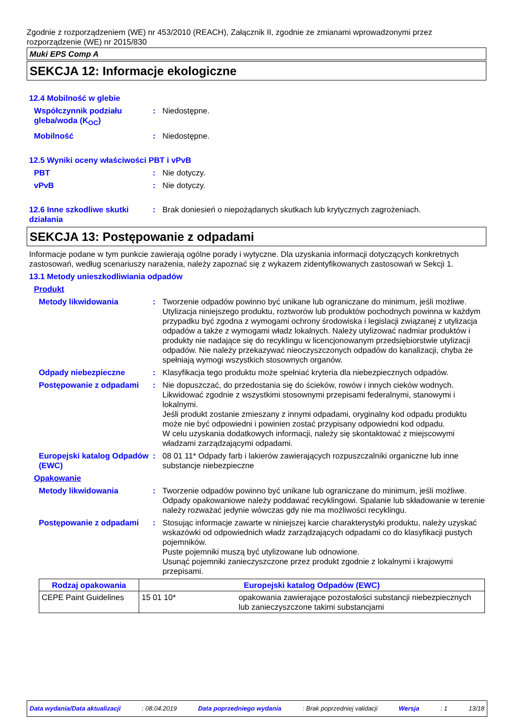Zgodnie z rozporządzeniem (WE) nr 453/2010 (REACH), Załącznik II, zgodnie ze zmianami wprowadzonymi przez rozporządzenie (WE) nr 2015/830
Muki EPS Comp A
SEKCJA 12: Informacje ekologiczne
12.4 Mobilność w glebie
Współczynnik podziału gleba/woda (K<sub>OC</sub>)
: Niedostępne.
Mobilność : Niedostępne.
12.5 Wyniki oceny właściwości PBT i vPvB
PBT : Nie dotyczy.
vPvB : Nie dotyczy.
12.6 Inne szkodliwe skutki działania
: Brak doniesień o niepożądanych skutkach lub krytycznych zagrożeniach.
SEKCJA 13: Postępowanie z odpadami
Informacje podane w tym punkcie zawierają ogólne porady i wytyczne. Dla uzyskania informacji dotyczących konkretnych zastosowań, według scenariuszy narażenia, należy zapoznać się z wykazem zidentyfikowanych zastosowań w Sekcji 1.
13.1 Metody unieszkodliwiania odpadów
Produkt
Metody likwidowania : Tworzenie odpadów powinno być unikane lub ograniczane do minimum, jeśli możliwe. Utylizacja niniejszego produktu, roztworów lub produktów pochodnych powinna w każdym przypadku być zgodna z wymogami ochrony środowiska i legislacji związanej z utylizacja odpadów a także z wymogami władz lokalnych. Należy utylizować nadmiar produktów i produkty nie nadające się do recyklingu w licencjonowanym przedsiębiorstwie utylizacji odpadów. Nie należy przekazywać nieoczyszczonych odpadów do kanalizacji, chyba że spełniają wymogi wszystkich stosownych organów.
Odpady niebezpieczne : Klasyfikacja tego produktu może spełniać kryteria dla niebezpiecznych odpadów.
Postępowanie z odpadami : Nie dopuszczać, do przedostania się do ścieków, rowów i innych cieków wodnych. Likwidować zgodnie z wszystkimi stosownymi przepisami federalnymi, stanowymi i lokalnymi.
Jeśli produkt zostanie zmieszany z innymi odpadami, oryginalny kod odpadu produktu może nie być odpowiedni i powinien zostać przypisany odpowiedni kod odpadu.
W celu uzyskania dodatkowych informacji, należy się skontaktować z miejscowymi władzami zarządzającymi odpadami.
Europejski katalog Odpadów (EWC)
: 08 01 11* Odpady farb i lakierów zawierających rozpuszczalniki organiczne lub inne substancje niebezpieczne
Opakowanie
Metody likwidowania : Tworzenie odpadów powinno być unikane lub ograniczane do minimum, jeśli możliwe. Odpady opakowaniowe należy poddawać recyklingowi. Spalanie lub składowanie w terenie należy rozważać jedynie wówczas gdy nie ma możliwości recyklingu.
Postępowanie z odpadami : Stosując informacje zawarte w niniejszej karcie charakterystyki produktu, należy uzyskać wskazówki od odpowiednich władz zarządzających odpadami co do klasyfikacji pustych pojemników.
Puste pojemniki muszą być utylizowane lub odnowione.
Usunąć pojemniki zanieczyszczone przez produkt zgodnie z lokalnymi i krajowymi przepisami.
| Rodzaj opakowania | Europejski katalog Odpadów (EWC) | |
| --- | --- | --- |
| CEPE Paint Guidelines | 15 01 10* | opakowania zawierające pozostałości substancji niebezpiecznych lub zanieczyszczone takimi substancjami |
Data wydania/Data aktualizacji : 08.04.2019 Data poprzedniego wydania : Brak poprzedniej validacji Wersja : 1 13/18